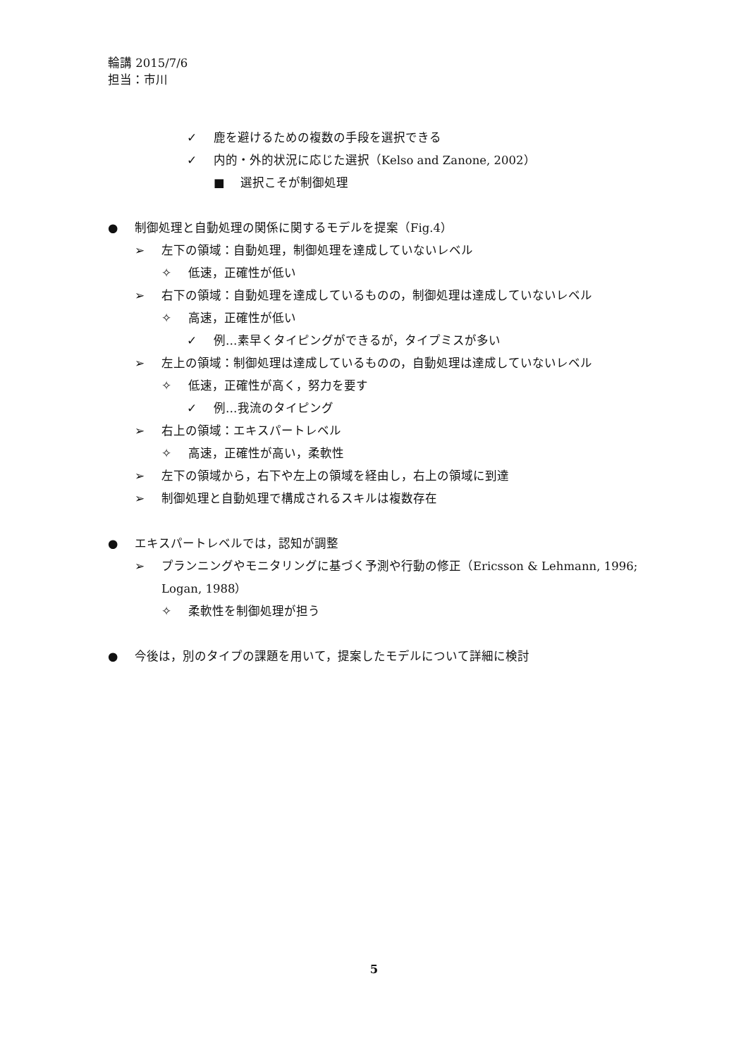輪講 2015/7/6
担当：市川
✓ 鹿を避けるための複数の手段を選択できる
✓ 内的・外的状況に応じた選択（Kelso and Zanone, 2002）
■ 選択こそが制御処理
● 制御処理と自動処理の関係に関するモデルを提案（Fig.4）
➢ 左下の領域：自動処理，制御処理を達成していないレベル
✧ 低速，正確性が低い
➢ 右下の領域：自動処理を達成しているものの，制御処理は達成していないレベル
✧ 高速，正確性が低い
✓ 例…素早くタイピングができるが，タイプミスが多い
➢ 左上の領域：制御処理は達成しているものの，自動処理は達成していないレベル
✧ 低速，正確性が高く，努力を要す
✓ 例…我流のタイピング
➢ 右上の領域：エキスパートレベル
✧ 高速，正確性が高い，柔軟性
➢ 左下の領域から，右下や左上の領域を経由し，右上の領域に到達
➢ 制御処理と自動処理で構成されるスキルは複数存在
● エキスパートレベルでは，認知が調整
➢ プランニングやモニタリングに基づく予測や行動の修正（Ericsson & Lehmann, 1996; Logan, 1988）
✧ 柔軟性を制御処理が担う
● 今後は，別のタイプの課題を用いて，提案したモデルについて詳細に検討
5